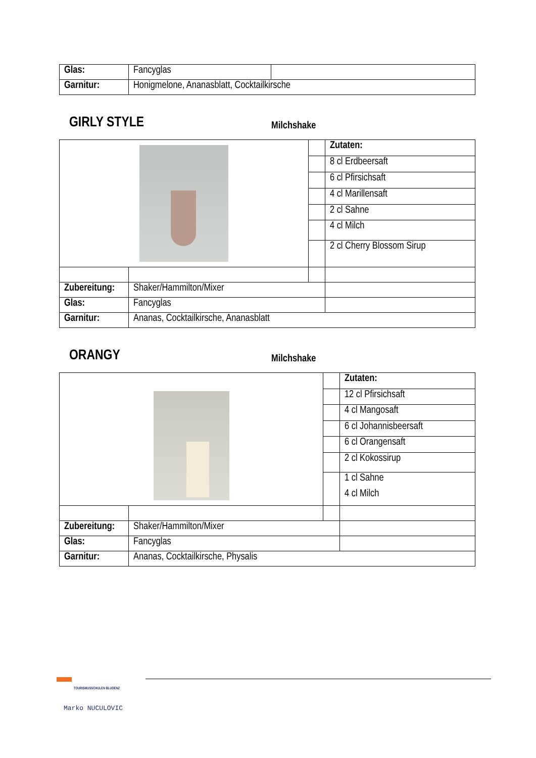| Glas: | Fancyglas | |
| Garnitur: | Honigmelone, Ananasblatt, Cocktailkirsche | |
GIRLY STYLE Milchshake
| | | | Zutaten: |
| | | | 8 cl Erdbeersaft |
| | | | 6 cl Pfirsichsaft |
| | | | 4 cl Marillensaft |
| | | | 2 cl Sahne |
| | | | 4 cl Milch |
| | | | 2 cl Cherry Blossom Sirup |
| Zubereitung: | Shaker/Hammilton/Mixer | | |
| Glas: | Fancyglas | | |
| Garnitur: | Ananas, Cocktailkirsche, Ananasblatt | | |
ORANGY Milchshake
| | | | Zutaten: |
| | | | 12 cl Pfirsichsaft |
| | | | 4 cl Mangosaft |
| | | | 6 cl Johannisbeersaft |
| | | | 6 cl Orangensaft |
| | | | 2 cl Kokossirup |
| | | | 1 cl Sahne 4 cl Milch |
| Zubereitung: | Shaker/Hammilton/Mixer | | |
| Glas: | Fancyglas | | |
| Garnitur: | Ananas, Cocktailkirsche, Physalis | | |
TOURISMUSSCHULEN BLUDENZ
Marko NUCULOVIC